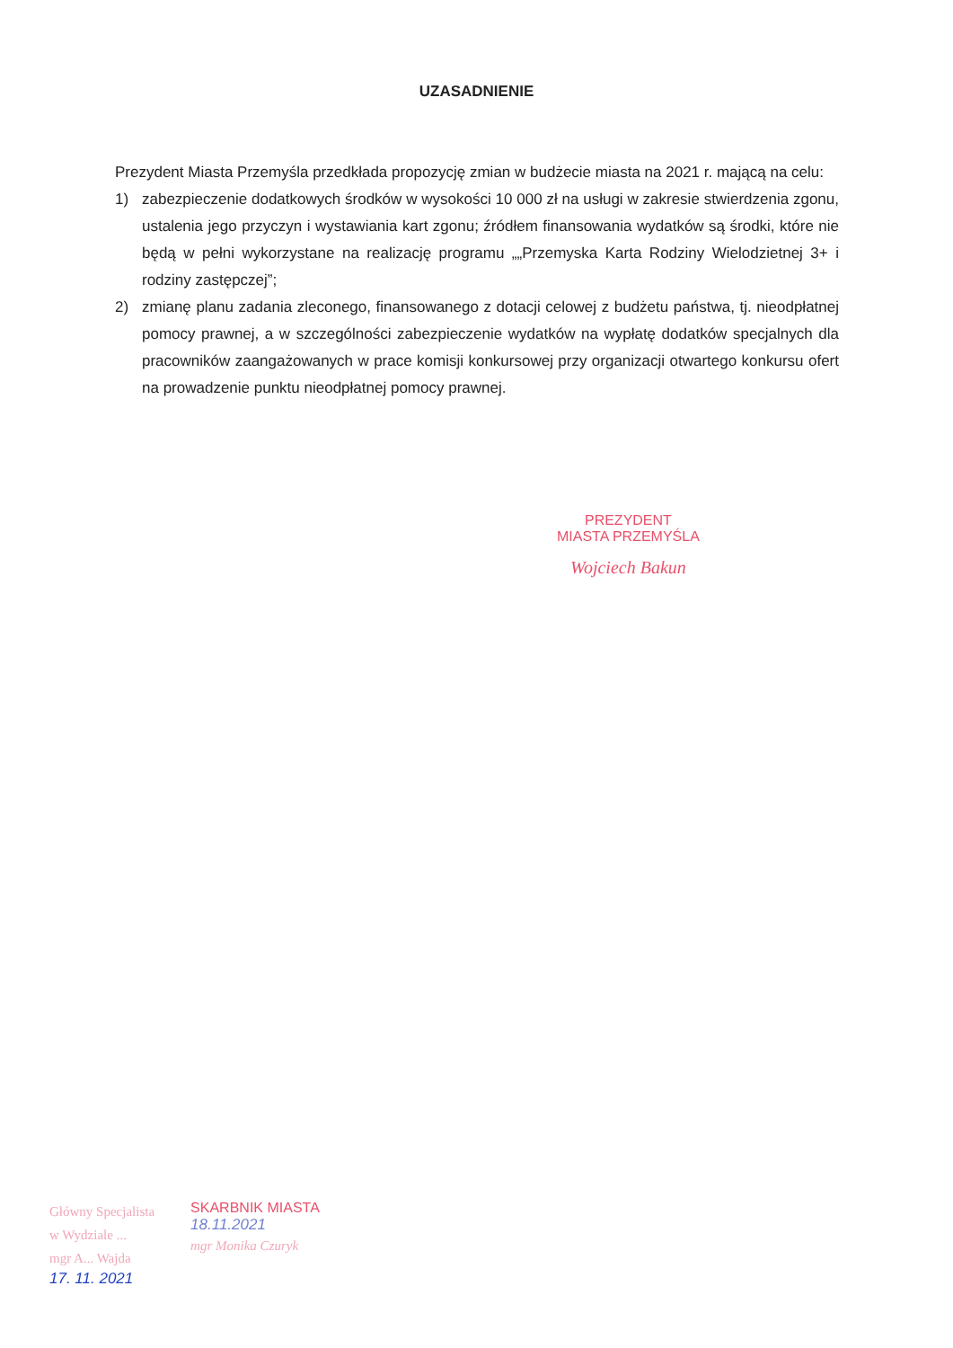UZASADNIENIE
Prezydent Miasta Przemyśla przedkłada propozycję zmian w budżecie miasta na 2021 r. mającą na celu:
1) zabezpieczenie dodatkowych środków w wysokości 10 000 zł na usługi w zakresie stwierdzenia zgonu, ustalenia jego przyczyn i wystawiania kart zgonu; źródłem finansowania wydatków są środki, które nie będą w pełni wykorzystane na realizację programu „„Przemyska Karta Rodziny Wielodzietnej 3+ i rodziny zastępczej”;
2) zmianę planu zadania zleconego, finansowanego z dotacji celowej z budżetu państwa, tj. nieodpłatnej pomocy prawnej, a w szczególności zabezpieczenie wydatków na wypłatę dodatków specjalnych dla pracowników zaangażowanych w prace komisji konkursowej przy organizacji otwartego konkursu ofert na prowadzenie punktu nieodpłatnej pomocy prawnej.
PREZYDENT
MIASTA PRZEMYŚLA
Wojciech Bakun
Główny Specjalista
w Wydziale ...
mgr A... Wajda
17. 11. 2021
SKARBNIK MIASTA
18.11.2021
mgr Monika Czuryk